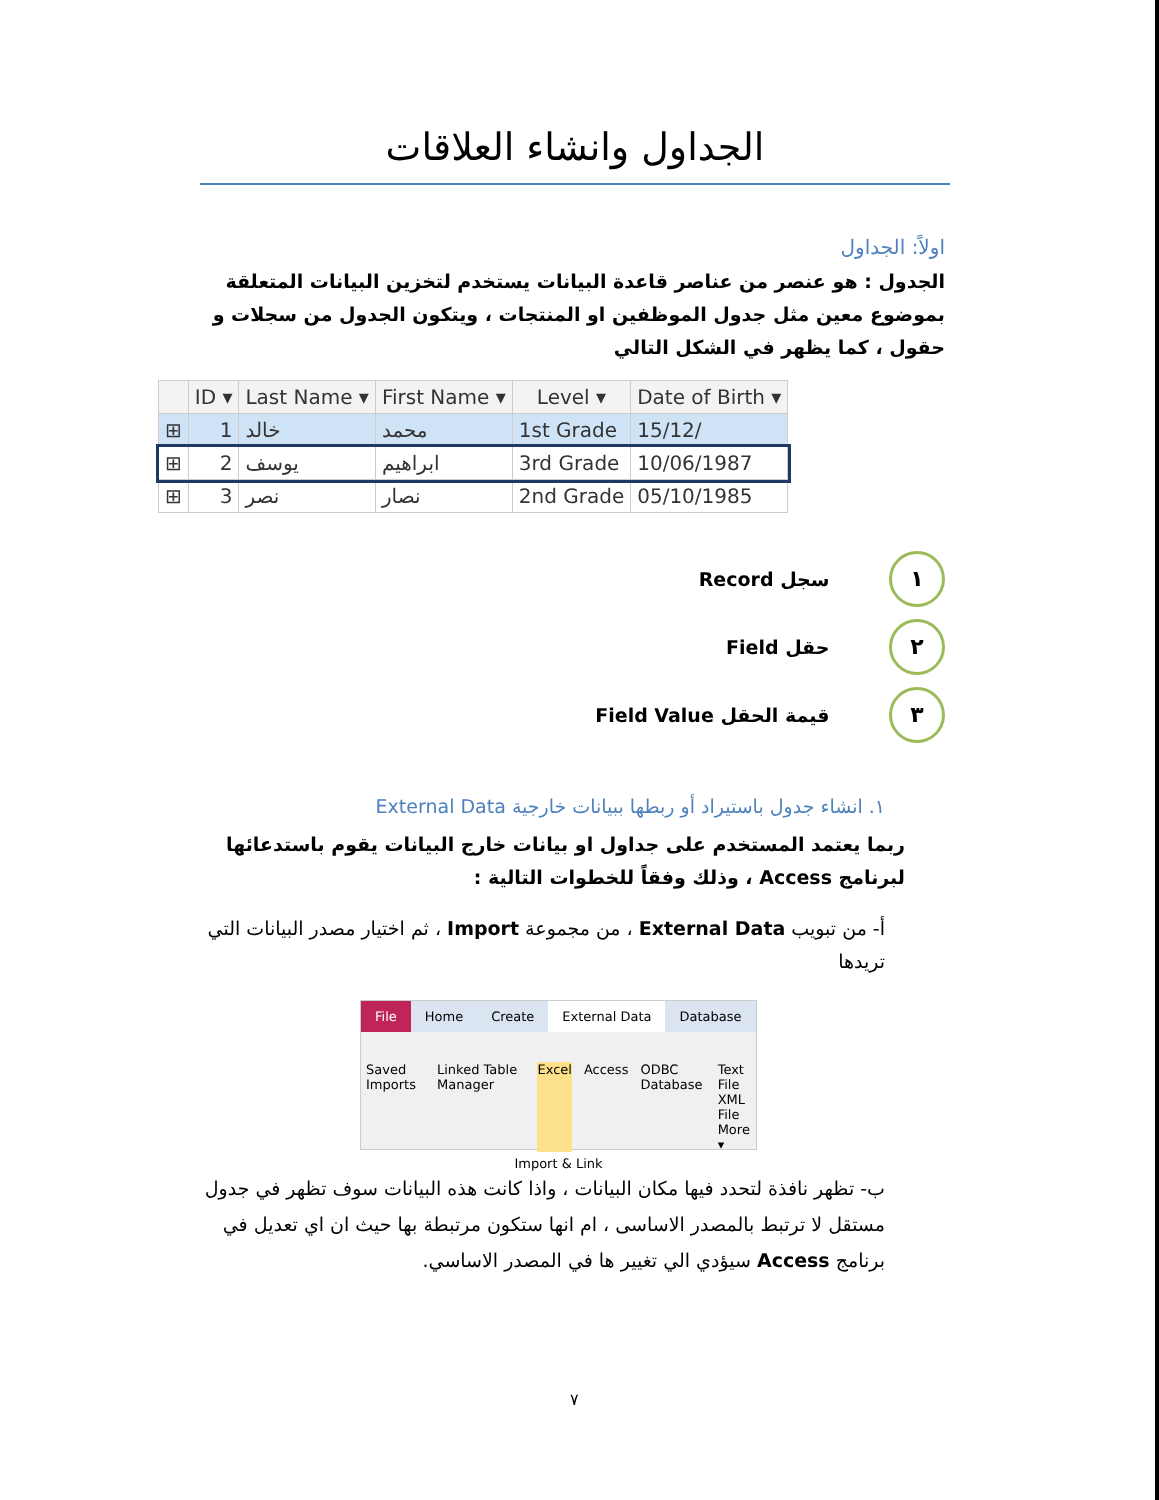الجداول وانشاء العلاقات
اولاً: الجداول
الجدول : هو عنصر من عناصر قاعدة البيانات يستخدم لتخزين البيانات المتعلقة بموضوع معين مثل جدول الموظفين او المنتجات ، ويتكون الجدول من سجلات و حقول ، كما يظهر في الشكل التالي
| | ID ▾ | Last Name ▾ | First Name ▾ | Level ▾ | Date of Birth ▾ |
| --- | --- | --- | --- | --- | --- |
| ⊞ | 1 | خالد | محمد | 1st Grade | 15/12/ |
| ⊞ | 2 | يوسف | ابراهيم | 3rd Grade | 10/06/1987 |
| ⊞ | 3 | نصر | نصار | 2nd Grade | 05/10/1985 |
١ سجل Record
٢ حقل Field
٣ قيمة الحقل Field Value
١. انشاء جدول باستيراد أو ربطها ببيانات خارجية External Data
ربما يعتمد المستخدم على جداول او بيانات خارج البيانات يقوم باستدعائها لبرنامج Access ، وذلك وفقاً للخطوات التالية :
أ- من تبويب External Data ، من مجموعة Import ، ثم اختيار مصدر البيانات التي تريدها
File Home Create External Data Database
Saved Imports Linked Table Manager Excel Access ODBC Database Text File
XML File
More ▾
Import & Link
ب- تظهر نافذة لتحدد فيها مكان البيانات ، واذا كانت هذه البيانات سوف تظهر في جدول مستقل لا ترتبط بالمصدر الاساسى ، ام انها ستكون مرتبطة بها حيث ان اي تعديل في برنامج Access سيؤدي الي تغيير ها في المصدر الاساسي.
٧